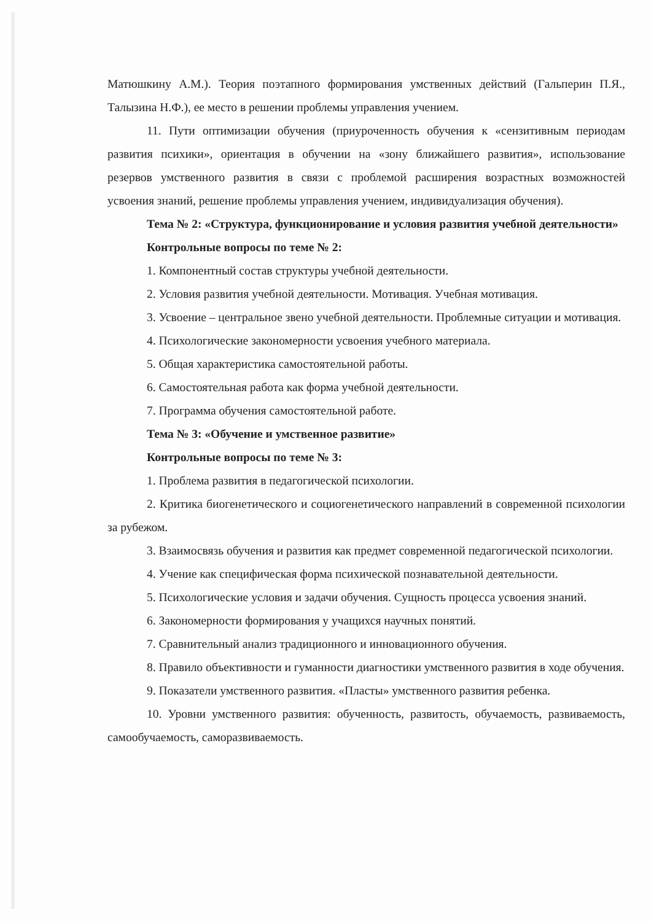Матюшкину А.М.). Теория поэтапного формирования умственных действий (Гальперин П.Я., Талызина Н.Ф.), ее место в решении проблемы управления учением.
11. Пути оптимизации обучения (приуроченность обучения к «сензитивным периодам развития психики», ориентация в обучении на «зону ближайшего развития», использование резервов умственного развития в связи с проблемой расширения возрастных возможностей усвоения знаний, решение проблемы управления учением, индивидуализация обучения).
Тема № 2: «Структура, функционирование и условия развития учебной деятельности»
Контрольные вопросы по теме № 2:
1. Компонентный состав структуры учебной деятельности.
2. Условия развития учебной деятельности. Мотивация. Учебная мотивация.
3. Усвоение – центральное звено учебной деятельности. Проблемные ситуации и мотивация.
4. Психологические закономерности усвоения учебного материала.
5. Общая характеристика самостоятельной работы.
6. Самостоятельная работа как форма учебной деятельности.
7. Программа обучения самостоятельной работе.
Тема № 3: «Обучение и умственное развитие»
Контрольные вопросы по теме № 3:
1. Проблема развития в педагогической психологии.
2. Критика биогенетического и социогенетического направлений в современной психологии за рубежом.
3. Взаимосвязь обучения и развития как предмет современной педагогической психологии.
4. Учение как специфическая форма психической познавательной деятельности.
5. Психологические условия и задачи обучения. Сущность процесса усвоения знаний.
6. Закономерности формирования у учащихся научных понятий.
7. Сравнительный анализ традиционного и инновационного обучения.
8. Правило объективности и гуманности диагностики умственного развития в ходе обучения.
9. Показатели умственного развития. «Пласты» умственного развития ребенка.
10. Уровни умственного развития: обученность, развитость, обучаемость, развиваемость, самообучаемость, саморазвиваемость.